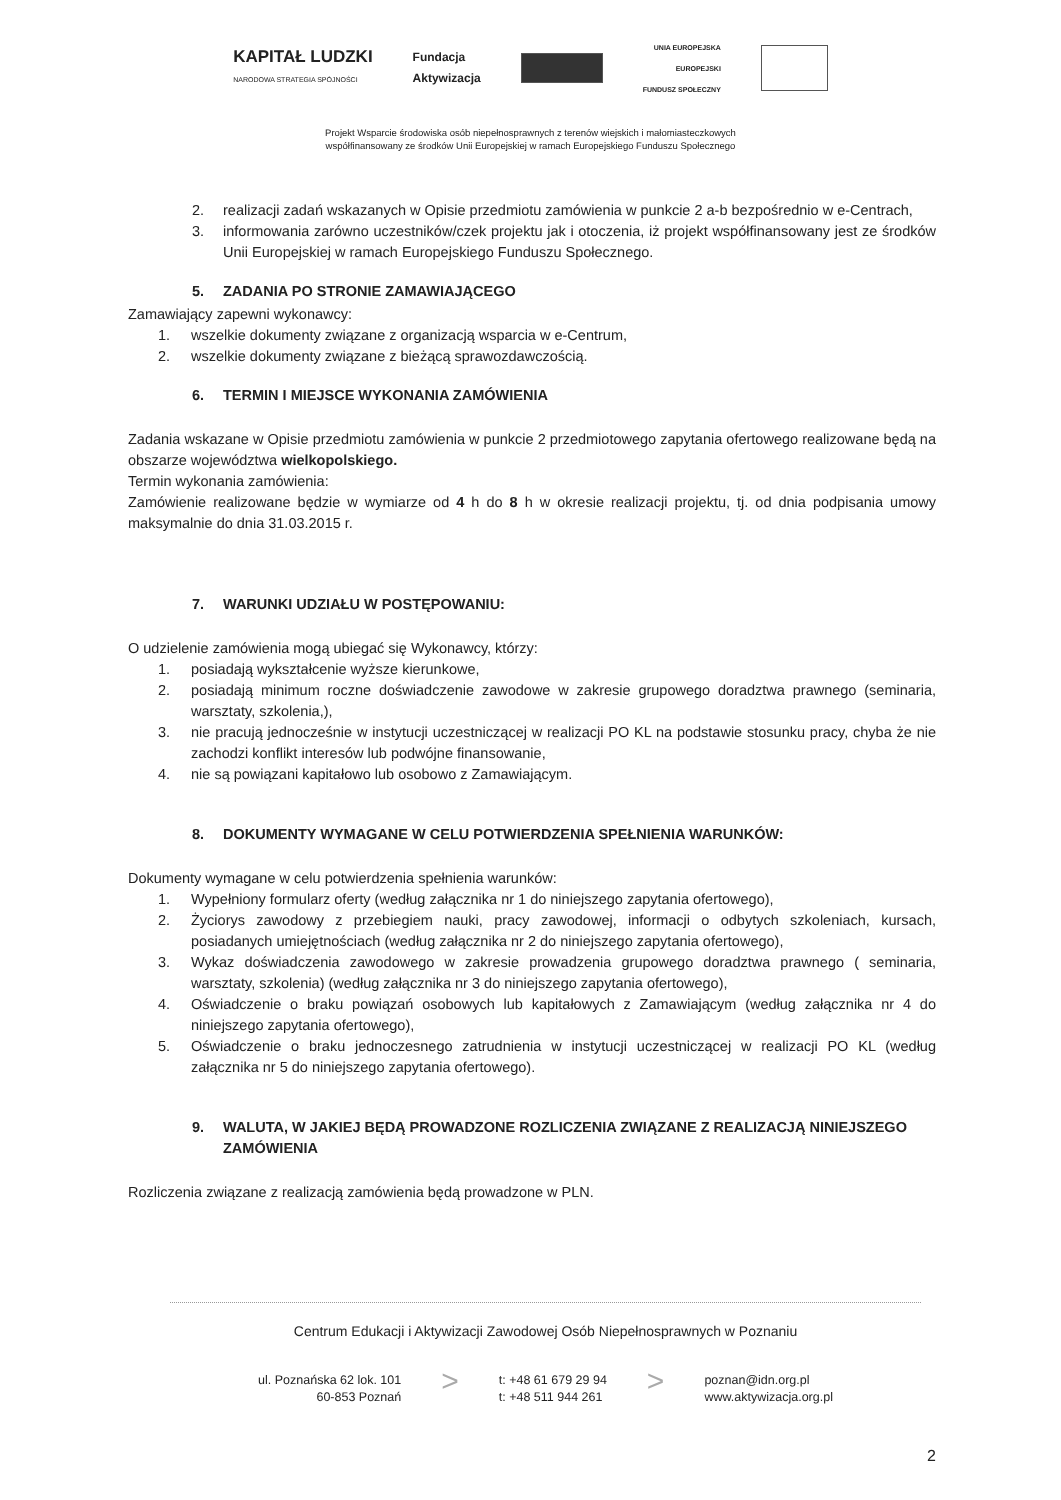KAPITAŁ LUDZKI
NARODOWA STRATEGIA SPÓJNOŚCI
Fundacja
Aktywizacja
UNIA EUROPEJSKA
EUROPEJSKI
FUNDUSZ SPOŁECZNY
Projekt Wsparcie środowiska osób niepełnosprawnych z terenów wiejskich i małomiasteczkowych
współfinansowany ze środków Unii Europejskiej w ramach Europejskiego Funduszu Społecznego
2. realizacji zadań wskazanych w Opisie przedmiotu zamówienia w punkcie 2 a-b bezpośrednio w e-Centrach,
3. informowania zarówno uczestników/czek projektu jak i otoczenia, iż projekt współfinansowany jest ze środków Unii Europejskiej w ramach Europejskiego Funduszu Społecznego.
5. ZADANIA PO STRONIE ZAMAWIAJĄCEGO
Zamawiający zapewni wykonawcy:
1. wszelkie dokumenty związane z organizacją wsparcia w e-Centrum,
2. wszelkie dokumenty związane z bieżącą sprawozdawczością.
6. TERMIN I MIEJSCE WYKONANIA ZAMÓWIENIA
Zadania wskazane w Opisie przedmiotu zamówienia w punkcie 2 przedmiotowego zapytania ofertowego realizowane będą na obszarze województwa wielkopolskiego.
Termin wykonania zamówienia:
Zamówienie realizowane będzie w wymiarze od 4 h do 8 h w okresie realizacji projektu, tj. od dnia podpisania umowy maksymalnie do dnia 31.03.2015 r.
7. WARUNKI UDZIAŁU W POSTĘPOWANIU:
O udzielenie zamówienia mogą ubiegać się Wykonawcy, którzy:
1. posiadają wykształcenie wyższe kierunkowe,
2. posiadają minimum roczne doświadczenie zawodowe w zakresie grupowego doradztwa prawnego (seminaria, warsztaty, szkolenia,),
3. nie pracują jednocześnie w instytucji uczestniczącej w realizacji PO KL na podstawie stosunku pracy, chyba że nie zachodzi konflikt interesów lub podwójne finansowanie,
4. nie są powiązani kapitałowo lub osobowo z Zamawiającym.
8. DOKUMENTY WYMAGANE W CELU POTWIERDZENIA SPEŁNIENIA WARUNKÓW:
Dokumenty wymagane w celu potwierdzenia spełnienia warunków:
1. Wypełniony formularz oferty (według załącznika nr 1 do niniejszego zapytania ofertowego),
2. Życiorys zawodowy z przebiegiem nauki, pracy zawodowej, informacji o odbytych szkoleniach, kursach, posiadanych umiejętnościach (według załącznika nr 2 do niniejszego zapytania ofertowego),
3. Wykaz doświadczenia zawodowego w zakresie prowadzenia grupowego doradztwa prawnego ( seminaria, warsztaty, szkolenia) (według załącznika nr 3 do niniejszego zapytania ofertowego),
4. Oświadczenie o braku powiązań osobowych lub kapitałowych z Zamawiającym (według załącznika nr 4 do niniejszego zapytania ofertowego),
5. Oświadczenie o braku jednoczesnego zatrudnienia w instytucji uczestniczącej w realizacji PO KL (według załącznika nr 5 do niniejszego zapytania ofertowego).
9. WALUTA, W JAKIEJ BĘDĄ PROWADZONE ROZLICZENIA ZWIĄZANE Z REALIZACJĄ NINIEJSZEGO ZAMÓWIENIA
Rozliczenia związane z realizacją zamówienia będą prowadzone w PLN.
Centrum Edukacji i Aktywizacji Zawodowej Osób Niepełnosprawnych w Poznaniu
ul. Poznańska 62 lok. 101
60-853 Poznań
>
t: +48 61 679 29 94
t: +48 511 944 261
>
poznan@idn.org.pl
www.aktywizacja.org.pl
2